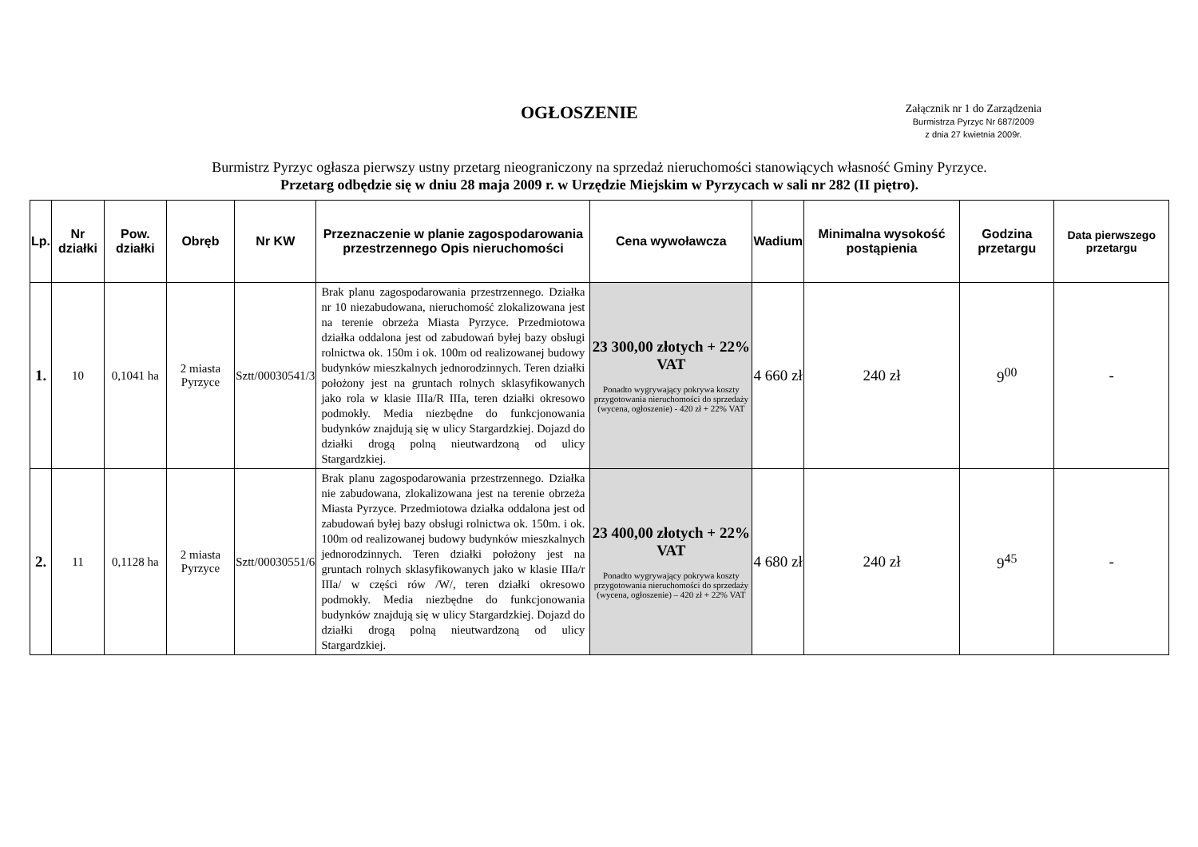OGŁOSZENIE
Załącznik nr 1 do Zarządzenia
Burmistrza Pyrzyc Nr 687/2009
z dnia 27 kwietnia 2009r.
Burmistrz Pyrzyc ogłasza pierwszy ustny przetarg nieograniczony na sprzedaż nieruchomości stanowiących własność Gminy Pyrzyce.
Przetarg odbędzie się w dniu 28 maja 2009 r. w Urzędzie Miejskim w Pyrzycach w sali nr 282 (II piętro).
| Lp. | Nr działki | Pow. działki | Obręb | Nr KW | Przeznaczenie w planie zagospodarowania przestrzennego Opis nieruchomości | Cena wywoławcza | Wadium | Minimalna wysokość postąpienia | Godzina przetargu | Data pierwszego przetargu |
| --- | --- | --- | --- | --- | --- | --- | --- | --- | --- | --- |
| 1. | 10 | 0,1041 ha | 2 miasta Pyrzyce | Sztt/00030541/3 | Brak planu zagospodarowania przestrzennego. Działka nr 10 niezabudowana, nieruchomość zlokalizowana jest na terenie obrzeża Miasta Pyrzyce. Przedmiotowa działka oddalona jest od zabudowań byłej bazy obsługi rolnictwa ok. 150m i ok. 100m od realizowanej budowy budynków mieszkalnych jednorodzinnych. Teren działki położony jest na gruntach rolnych sklasyfikowanych jako rola w klasie IIIa/R IIIa, teren działki okresowo podmokły. Media niezbędne do funkcjonowania budynków znajdują się w ulicy Stargardzkiej. Dojazd do działki drogą polną nieutwardzoną od ulicy Stargardzkiej. | 23 300,00 złotych + 22% VAT Ponadto wygrywający pokrywa koszty przygotowania nieruchomości do sprzedaży (wycena, ogłoszenie) - 420 zł + 22% VAT | 4 660 zł | 240 zł | 9<sup>00</sup> | - |
| 2. | 11 | 0,1128 ha | 2 miasta Pyrzyce | Sztt/00030551/6 | Brak planu zagospodarowania przestrzennego. Działka nie zabudowana, zlokalizowana jest na terenie obrzeża Miasta Pyrzyce. Przedmiotowa działka oddalona jest od zabudowań byłej bazy obsługi rolnictwa ok. 150m. i ok. 100m od realizowanej budowy budynków mieszkalnych jednorodzinnych. Teren działki położony jest na gruntach rolnych sklasyfikowanych jako w klasie IIIa/r IIIa/ w części rów /W/, teren działki okresowo podmokły. Media niezbędne do funkcjonowania budynków znajdują się w ulicy Stargardzkiej. Dojazd do działki drogą polną nieutwardzoną od ulicy Stargardzkiej. | 23 400,00 złotych + 22% VAT Ponadto wygrywający pokrywa koszty przygotowania nieruchomości do sprzedaży (wycena, ogłoszenie) – 420 zł + 22% VAT | 4 680 zł | 240 zł | 9<sup>45</sup> | - |